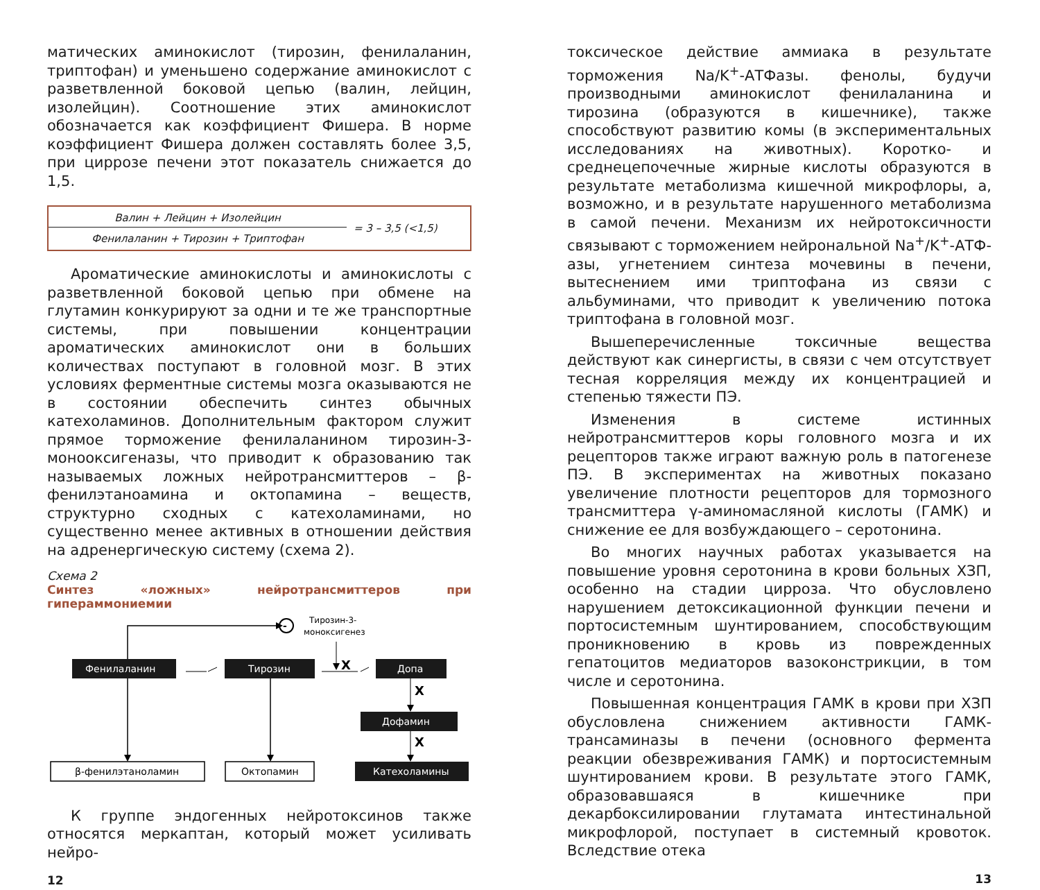матических аминокислот (тирозин, фенилаланин, триптофан) и уменьшено содержание аминокислот с разветвленной боковой цепью (валин, лейцин, изолейцин). Соотношение этих аминокислот обозначается как коэффициент Фишера. В норме коэффициент Фишера должен составлять более 3,5, при циррозе печени этот показатель снижается до 1,5.
Валин + Лейцин + Изолейцин
Фенилаланин + Тирозин + Триптофан
= 3 – 3,5 (<1,5)
Ароматические аминокислоты и аминокислоты с разветвленной боковой цепью при обмене на глутамин конкурируют за одни и те же транспортные системы, при повышении концентрации ароматических аминокислот они в больших количествах поступают в головной мозг. В этих условиях ферментные системы мозга оказываются не в состоянии обеспечить синтез обычных катехоламинов. Дополнительным фактором служит прямое торможение фенилаланином тирозин-3-монооксигеназы, что приводит к образованию так называемых ложных нейротрансмиттеров – β-фенилэтаноамина и октопамина – веществ, структурно сходных с катехоламинами, но существенно менее активных в отношении действия на адренергическую систему (схема 2).
Схема 2
Синтез «ложных» нейротрансмиттеров при гипераммониемии
-
Тирозин-3-
моноксигенез
Фенилаланин
Тирозин
X
Допа
X
Дофамин
X
β-фенилэтаноламин
Октопамин
Катехоламины
К группе эндогенных нейротоксинов также относятся меркаптан, который может усиливать нейро-
12
токсическое действие аммиака в результате торможения Na/K<sup>+</sup>-АТФазы. фенолы, будучи производными аминокислот фенилаланина и тирозина (образуются в кишечнике), также способствуют развитию комы (в экспериментальных исследованиях на животных). Коротко- и среднецепочечные жирные кислоты образуются в результате метаболизма кишечной микрофлоры, а, возможно, и в результате нарушенного метаболизма в самой печени. Механизм их нейротоксичности связывают с торможением нейрональной Na<sup>+</sup>/K<sup>+</sup>-АТФ-азы, угнетением синтеза мочевины в печени, вытеснением ими триптофана из связи с альбуминами, что приводит к увеличению потока триптофана в головной мозг.
Вышеперечисленные токсичные вещества действуют как синергисты, в связи с чем отсутствует тесная корреляция между их концентрацией и степенью тяжести ПЭ.
Изменения в системе истинных нейротрансмиттеров коры головного мозга и их рецепторов также играют важную роль в патогенезе ПЭ. В экспериментах на животных показано увеличение плотности рецепторов для тормозного трансмиттера γ-аминомасляной кислоты (ГАМК) и снижение ее для возбуждающего – серотонина.
Во многих научных работах указывается на повышение уровня серотонина в крови больных ХЗП, особенно на стадии цирроза. Что обусловлено нарушением детоксикационной функции печени и портосистемным шунтированием, способствующим проникновению в кровь из поврежденных гепатоцитов медиаторов вазоконстрикции, в том числе и серотонина.
Повышенная концентрация ГАМК в крови при ХЗП обусловлена снижением активности ГАМК-трансаминазы в печени (основного фермента реакции обезвреживания ГАМК) и портосистемным шунтированием крови. В результате этого ГАМК, образовавшаяся в кишечнике при декарбоксилировании глутамата интестинальной микрофлорой, поступает в системный кровоток. Вследствие отека
13